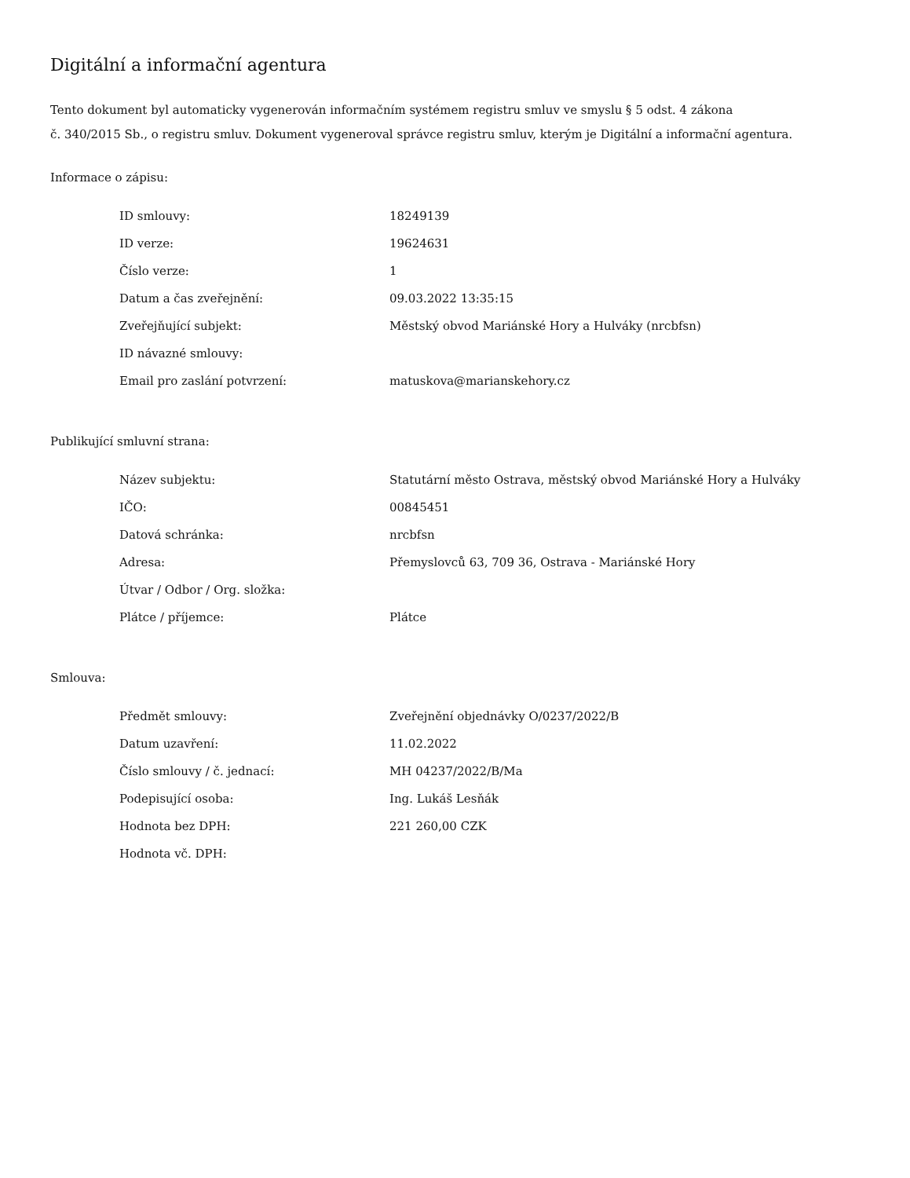Digitální a informační agentura
Tento dokument byl automaticky vygenerován informačním systémem registru smluv ve smyslu § 5 odst. 4 zákona
č. 340/2015 Sb., o registru smluv. Dokument vygeneroval správce registru smluv, kterým je Digitální a informační agentura.
Informace o zápisu:
| ID smlouvy: | 18249139 |
| ID verze: | 19624631 |
| Číslo verze: | 1 |
| Datum a čas zveřejnění: | 09.03.2022 13:35:15 |
| Zveřejňující subjekt: | Městský obvod Mariánské Hory a Hulváky (nrcbfsn) |
| ID návazné smlouvy: | |
| Email pro zaslání potvrzení: | matuskova@marianskehory.cz |
Publikující smluvní strana:
| Název subjektu: | Statutární město Ostrava, městský obvod Mariánské Hory a Hulváky |
| IČO: | 00845451 |
| Datová schránka: | nrcbfsn |
| Adresa: | Přemyslovců 63, 709 36, Ostrava - Mariánské Hory |
| Útvar / Odbor / Org. složka: | |
| Plátce / příjemce: | Plátce |
Smlouva:
| Předmět smlouvy: | Zveřejnění objednávky O/0237/2022/B |
| Datum uzavření: | 11.02.2022 |
| Číslo smlouvy / č. jednací: | MH 04237/2022/B/Ma |
| Podepisující osoba: | Ing. Lukáš Lesňák |
| Hodnota bez DPH: | 221 260,00 CZK |
| Hodnota vč. DPH: | |